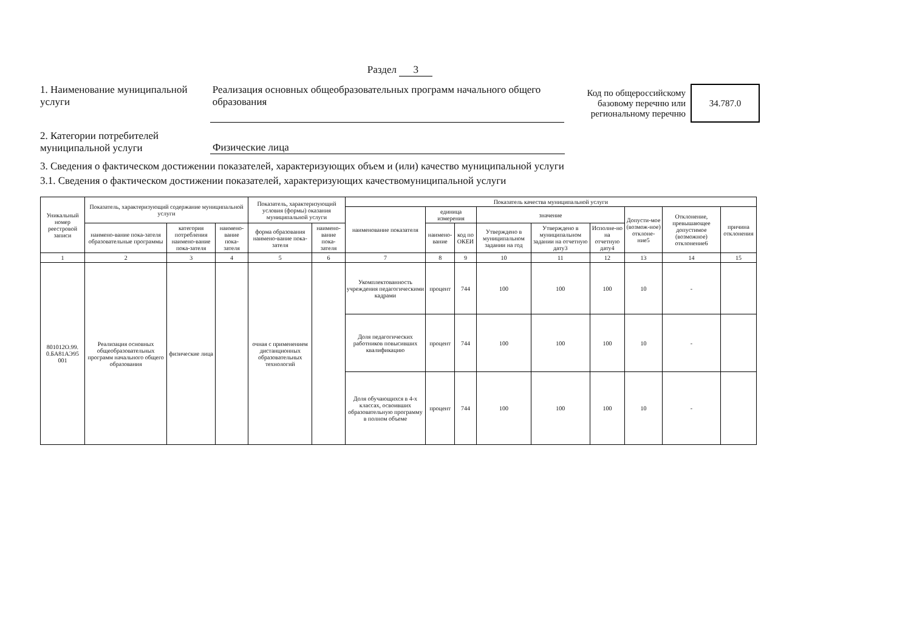Раздел 3
1. Наименование муниципальной услуги
Реализация основных общеобразовательных программ начального общего образования
Код по общероссийскому базовому перечню или региональному перечню
34.787.0
2. Категории потребителей муниципальной услуги
Физические лица
3. Сведения о фактическом достижении показателей, характеризующих объем и (или) качество муниципальной услуги
3.1. Сведения о фактическом достижении показателей, характеризующих качествомуниципальной услуги
| Уникальный номер реестровой записи | Показатель, характеризующий содержание муниципальной услуги | | | Показатель, характеризующий условия (формы) оказания муниципальной услуги | | Показатель качества муниципальной услуги | | | | | | | | |
| --- | --- | --- | --- | --- | --- | --- | --- | --- | --- | --- | --- | --- | --- | --- |
| | | | | | | наименование показателя | единица измерения | | значение | | | Допусти-мое (возмож-ное) отклоне-ние5 | Отклонение, превышающее допустимое (возможное) отклонение6 | причина отклонения |
| | наимено-вание пока-зателя образовательные программы | категория потребления наимено-вание пока-зателя | наимено-вание пока-зателя | форма образования наимено-вание пока-зателя | наимено-вание пока-зателя | | наимено-вание | код по ОКЕИ | Утверждено в муниципальном задании на год | Утверждено в муниципальном задании на отчетную дату3 | Исполне-но на отчетную дату4 | | | |
| 1 | 2 | 3 | 4 | 5 | 6 | 7 | 8 | 9 | 10 | 11 | 12 | 13 | 14 | 15 |
| 801012О.99. 0.БА81АЭ95 001 | Реализация основных общеобразовательных программ начального общего образования | физические лица | | очная с применением дистанционных образовательных технологий | | Укомплектованность учреждения педагогическими кадрами | процент | 744 | 100 | 100 | 100 | 10 | - | |
| | | | | | | Доля педагогических работников повысивших квалификацию | процент | 744 | 100 | 100 | 100 | 10 | - | |
| | | | | | | Доля обучающихся в 4-х классах, освоивших образовательную программу в полном объеме | процент | 744 | 100 | 100 | 100 | 10 | - | |